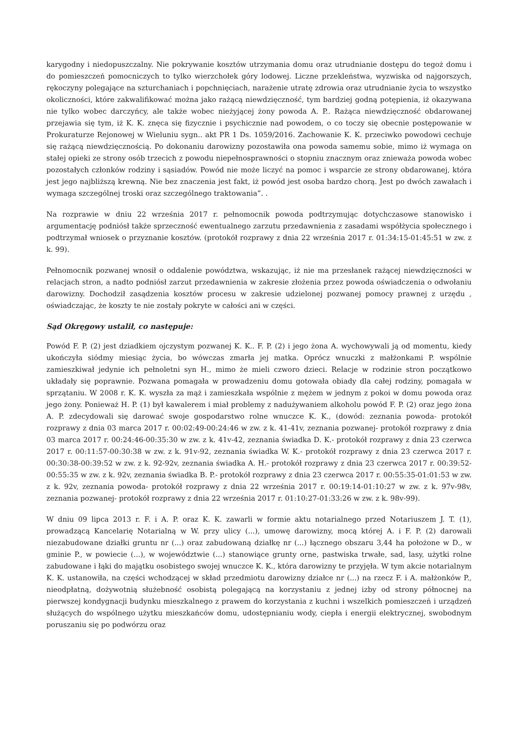karygodny i niedopuszczalny. Nie pokrywanie kosztów utrzymania domu oraz utrudnianie dostępu do tegoż domu i do pomieszczeń pomocniczych to tylko wierzchołek góry lodowej. Liczne przekleństwa, wyzwiska od najgorszych, rękoczyny polegające na szturchaniach i popchnięciach, narażenie utratę zdrowia oraz utrudnianie życia to wszystko okoliczności, które zakwalifikować można jako rażącą niewdzięczność, tym bardziej godną potępienia, iż okazywana nie tylko wobec darczyńcy, ale także wobec nieżyjącej żony powoda A. P.. Rażąca niewdzięczność obdarowanej przejawia się tym, iż K. K. znęca się fizycznie i psychicznie nad powodem, o co toczy się obecnie postępowanie w Prokuraturze Rejonowej w Wieluniu sygn.. akt PR 1 Ds. 1059/2016. Zachowanie K. K. przeciwko powodowi cechuje się rażącą niewdzięcznością. Po dokonaniu darowizny pozostawiła ona powoda samemu sobie, mimo iż wymaga on stałej opieki ze strony osób trzecich z powodu niepełnosprawności o stopniu znacznym oraz znieważa powoda wobec pozostałych członków rodziny i sąsiadów. Powód nie może liczyć na pomoc i wsparcie ze strony obdarowanej, która jest jego najbliższą krewną. Nie bez znaczenia jest fakt, iż powód jest osoba bardzo chorą. Jest po dwóch zawałach i wymaga szczególnej troski oraz szczególnego traktowania”. .
Na rozprawie w dniu 22 września 2017 r. pełnomocnik powoda podtrzymując dotychczasowe stanowisko i argumentację podniósł także sprzeczność ewentualnego zarzutu przedawnienia z zasadami współżycia społecznego i podtrzymał wniosek o przyznanie kosztów. (protokół rozprawy z dnia 22 września 2017 r. 01:34:15-01:45:51 w zw. z k. 99).
Pełnomocnik pozwanej wnosił o oddalenie powództwa, wskazując, iż nie ma przesłanek rażącej niewdzięczności w relacjach stron, a nadto podniósł zarzut przedawnienia w zakresie złożenia przez powoda oświadczenia o odwołaniu darowizny. Dochodził zasądzenia kosztów procesu w zakresie udzielonej pozwanej pomocy prawnej z urzędu , oświadczając, że koszty te nie zostały pokryte w całości ani w części.
Sąd Okręgowy ustalił, co następuje:
Powód F. P. (2) jest dziadkiem ojczystym pozwanej K. K.. F. P. (2) i jego żona A. wychowywali ją od momentu, kiedy ukończyła siódmy miesiąc życia, bo wówczas zmarła jej matka. Oprócz wnuczki z małżonkami P. wspólnie zamieszkiwał jedynie ich pełnoletni syn H., mimo że mieli czworo dzieci. Relacje w rodzinie stron początkowo układały się poprawnie. Pozwana pomagała w prowadzeniu domu gotowała obiady dla całej rodziny, pomagała w sprzątaniu. W 2008 r. K. K. wyszła za mąż i zamieszkała wspólnie z mężem w jednym z pokoi w domu powoda oraz jego żony. Ponieważ H. P. (1) był kawalerem i miał problemy z nadużywaniem alkoholu powód F. P. (2) oraz jego żona A. P. zdecydowali się darować swoje gospodarstwo rolne wnuczce K. K., (dowód: zeznania powoda- protokół rozprawy z dnia 03 marca 2017 r. 00:02:49-00:24:46 w zw. z k. 41-41v, zeznania pozwanej- protokół rozprawy z dnia 03 marca 2017 r. 00:24:46-00:35:30 w zw. z k. 41v-42, zeznania świadka D. K.- protokół rozprawy z dnia 23 czerwca 2017 r. 00:11:57-00:30:38 w zw. z k. 91v-92, zeznania świadka W. K.- protokół rozprawy z dnia 23 czerwca 2017 r. 00:30:38-00:39:52 w zw. z k. 92-92v, zeznania świadka A. H.- protokół rozprawy z dnia 23 czerwca 2017 r. 00:39:52-00:55:35 w zw. z k. 92v, zeznania świadka B. P.- protokół rozprawy z dnia 23 czerwca 2017 r. 00:55:35-01:01:53 w zw. z k. 92v, zeznania powoda- protokół rozprawy z dnia 22 września 2017 r. 00:19:14-01:10:27 w zw. z k. 97v-98v, zeznania pozwanej- protokół rozprawy z dnia 22 września 2017 r. 01:10:27-01:33:26 w zw. z k. 98v-99).
W dniu 09 lipca 2013 r. F. i A. P. oraz K. K. zawarli w formie aktu notarialnego przed Notariuszem J. T. (1), prowadzącą Kancelarię Notarialną w W. przy ulicy (...), umowę darowizny, mocą której A. i F. P. (2) darowali niezabudowane działki gruntu nr (...) oraz zabudowaną działkę nr (...) łącznego obszaru 3,44 ha położone w D., w gminie P., w powiecie (...), w województwie (...) stanowiące grunty orne, pastwiska trwałe, sad, lasy, użytki rolne zabudowane i łąki do majątku osobistego swojej wnuczce K. K., która darowizny te przyjęła. W tym akcie notarialnym K. K. ustanowiła, na części wchodzącej w skład przedmiotu darowizny działce nr (...) na rzecz F. i A. małżonków P., nieodpłatną, dożywotnią służebność osobistą polegającą na korzystaniu z jednej izby od strony północnej na pierwszej kondygnacji budynku mieszkalnego z prawem do korzystania z kuchni i wszelkich pomieszczeń i urządzeń służących do wspólnego użytku mieszkańców domu, udostępnianiu wody, ciepła i energii elektrycznej, swobodnym poruszaniu się po podwórzu oraz